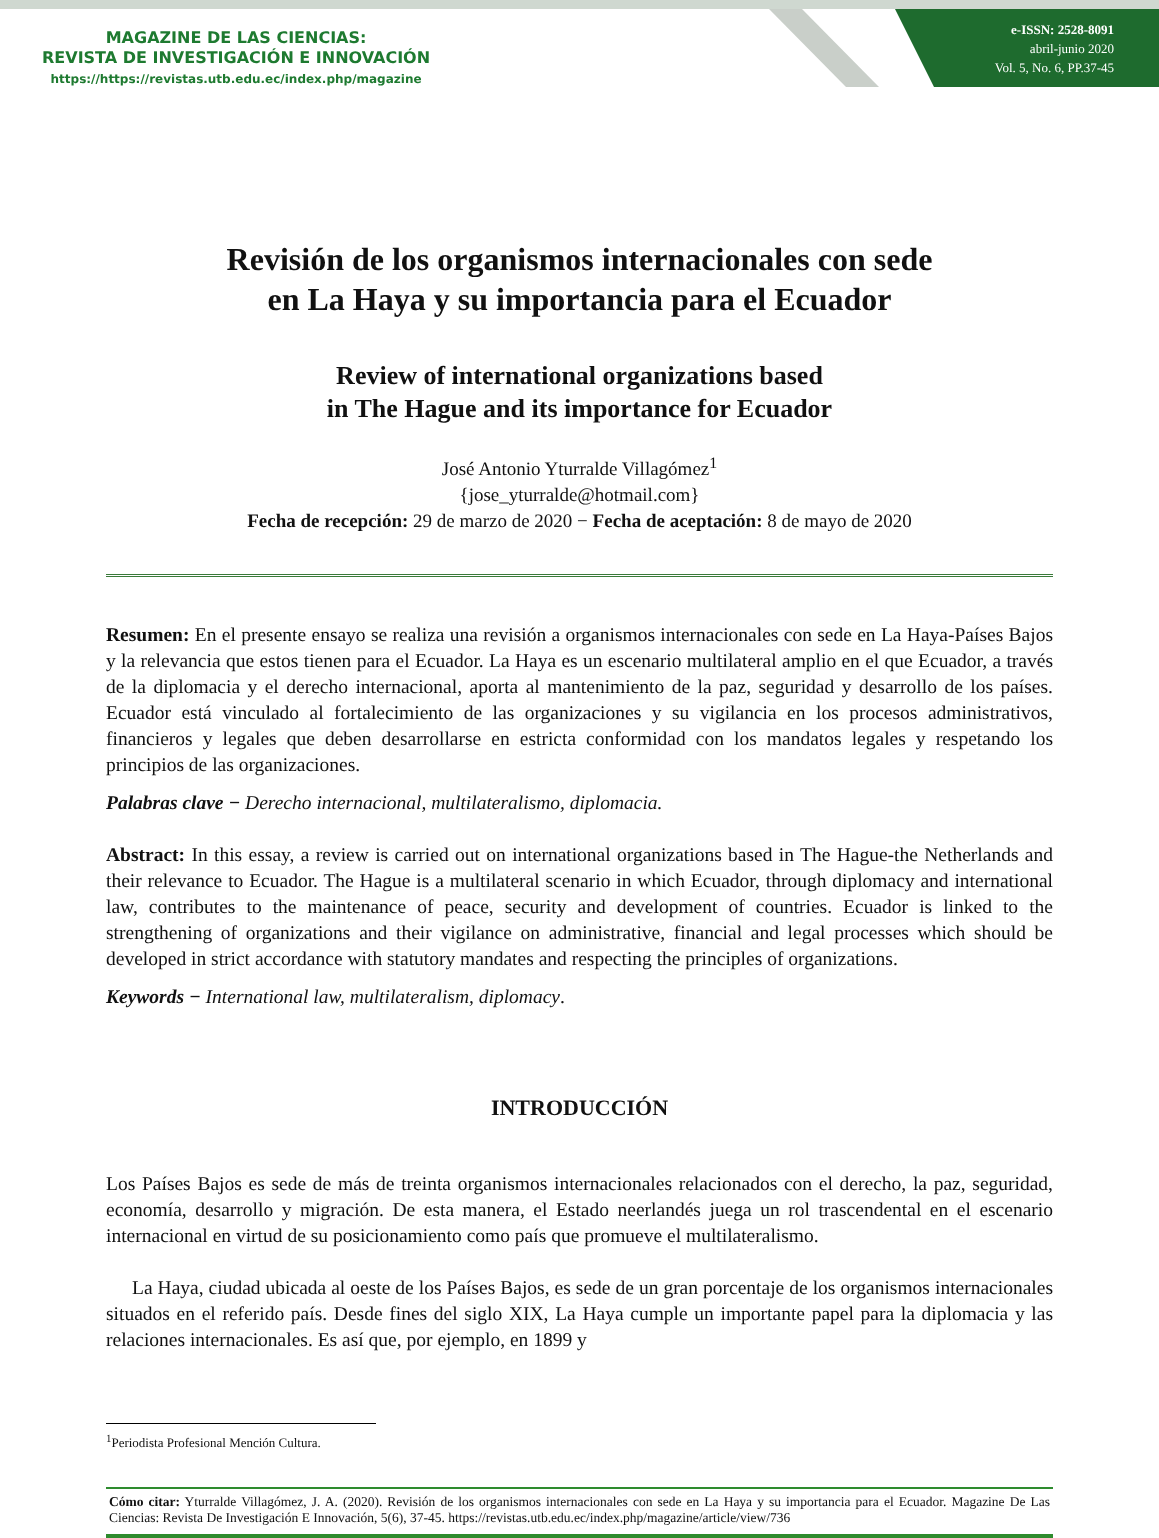MAGAZINE DE LAS CIENCIAS:
REVISTA DE INVESTIGACIÓN E INNOVACIÓN
https://https://revistas.utb.edu.ec/index.php/magazine
e-ISSN: 2528-8091
abril-junio 2020
Vol. 5, No. 6, PP.37-45
Revisión de los organismos internacionales con sede
en La Haya y su importancia para el Ecuador
Review of international organizations based
in The Hague and its importance for Ecuador
José Antonio Yturralde Villagómez<sup>1</sup>
{jose_yturralde@hotmail.com}
Fecha de recepción: 29 de marzo de 2020 − Fecha de aceptación: 8 de mayo de 2020
Resumen: En el presente ensayo se realiza una revisión a organismos internacionales con sede en La Haya-Países Bajos y la relevancia que estos tienen para el Ecuador. La Haya es un escenario multilateral amplio en el que Ecuador, a través de la diplomacia y el derecho internacional, aporta al mantenimiento de la paz, seguridad y desarrollo de los países. Ecuador está vinculado al fortalecimiento de las organizaciones y su vigilancia en los procesos administrativos, financieros y legales que deben desarrollarse en estricta conformidad con los mandatos legales y respetando los principios de las organizaciones.
Palabras clave − Derecho internacional, multilateralismo, diplomacia.
Abstract: In this essay, a review is carried out on international organizations based in The Hague-the Netherlands and their relevance to Ecuador. The Hague is a multilateral scenario in which Ecuador, through diplomacy and international law, contributes to the maintenance of peace, security and development of countries. Ecuador is linked to the strengthening of organizations and their vigilance on administrative, financial and legal processes which should be developed in strict accordance with statutory mandates and respecting the principles of organizations.
Keywords − International law, multilateralism, diplomacy.
INTRODUCCIÓN
Los Países Bajos es sede de más de treinta organismos internacionales relacionados con el derecho, la paz, seguridad, economía, desarrollo y migración. De esta manera, el Estado neerlandés juega un rol trascendental en el escenario internacional en virtud de su posicionamiento como país que promueve el multilateralismo.
La Haya, ciudad ubicada al oeste de los Países Bajos, es sede de un gran porcentaje de los organismos internacionales situados en el referido país. Desde fines del siglo XIX, La Haya cumple un importante papel para la diplomacia y las relaciones internacionales. Es así que, por ejemplo, en 1899 y
<sup>1</sup> Periodista Profesional Mención Cultura.
Cómo citar: Yturralde Villagómez, J. A. (2020). Revisión de los organismos internacionales con sede en La Haya y su importancia para el Ecuador. Magazine De Las Ciencias: Revista De Investigación E Innovación, 5(6), 37-45. https://revistas.utb.edu.ec/index.php/magazine/article/view/736